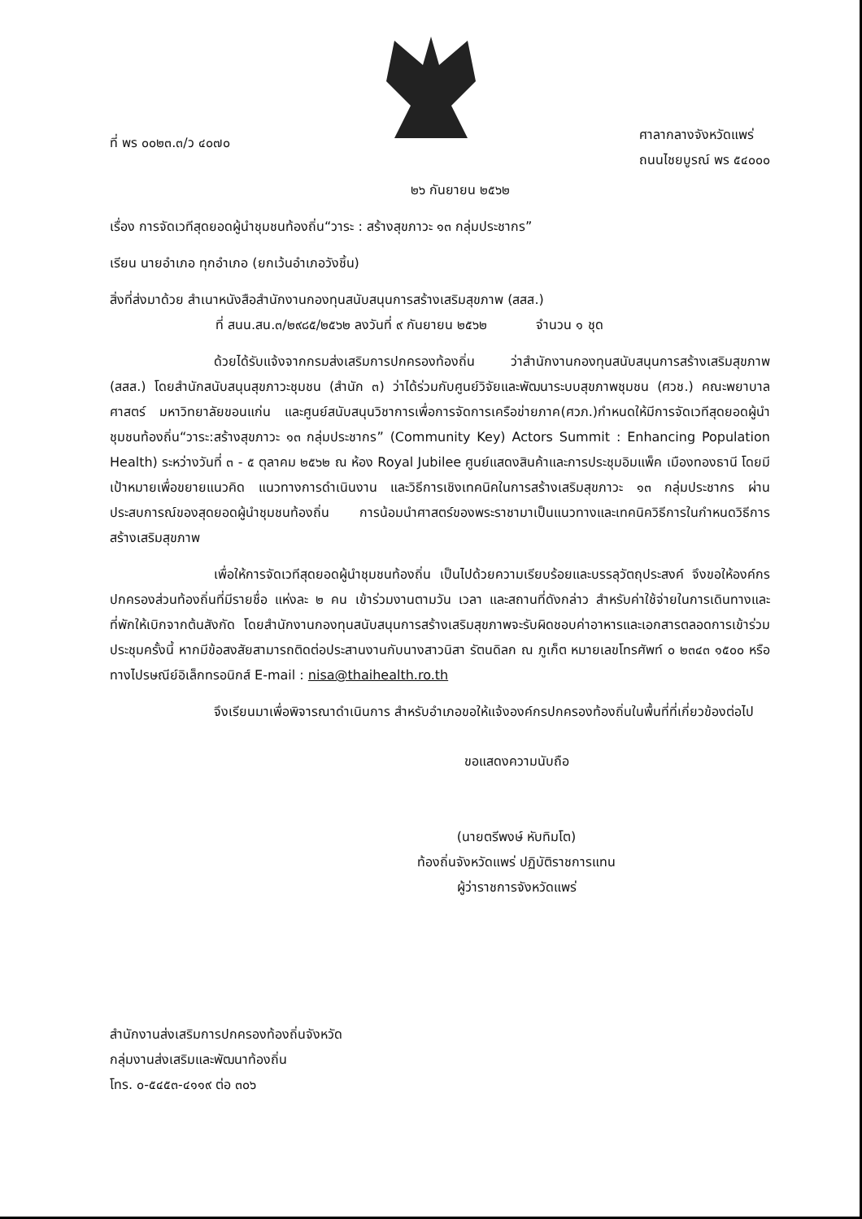ที่ พร ๐๐๒๓.๓/ว ๔๐๗๐
ศาลากลางจังหวัดแพร่
ถนนไชยบูรณ์ พร ๕๔๐๐๐
๒๖ กันยายน ๒๕๖๒
เรื่อง การจัดเวทีสุดยอดผู้นำชุมชนท้องถิ่น“วาระ : สร้างสุขภาวะ ๑๓ กลุ่มประชากร”
เรียน นายอำเภอ ทุกอำเภอ (ยกเว้นอำเภอวังชิ้น)
สิ่งที่ส่งมาด้วย สำเนาหนังสือสำนักงานกองทุนสนับสนุนการสร้างเสริมสุขภาพ (สสส.)
ที่ สนน.สน.๓/๒๙๘๕/๒๕๖๒ ลงวันที่ ๙ กันยายน ๒๕๖๒ จำนวน ๑ ชุด
ด้วยได้รับแจ้งจากกรมส่งเสริมการปกครองท้องถิ่น ว่าสำนักงานกองทุนสนับสนุนการสร้างเสริมสุขภาพ (สสส.) โดยสำนักสนับสนุนสุขภาวะชุมชน (สำนัก ๓) ว่าได้ร่วมกับศูนย์วิจัยและพัฒนาระบบสุขภาพชุมชน (ศวช.) คณะพยาบาลศาสตร์ มหาวิทยาลัยขอนแก่น และศูนย์สนับสนุนวิชาการเพื่อการจัดการเครือข่ายภาค(ศวภ.)กำหนดให้มีการจัดเวทีสุดยอดผู้นำชุมชนท้องถิ่น“วาระ:สร้างสุขภาวะ ๑๓ กลุ่มประชากร” (Community Key) Actors Summit : Enhancing Population Health) ระหว่างวันที่ ๓ - ๕ ตุลาคม ๒๕๖๒ ณ ห้อง Royal Jubilee ศูนย์แสดงสินค้าและการประชุมอิมแพ็ค เมืองทองธานี โดยมีเป้าหมายเพื่อขยายแนวคิด แนวทางการดำเนินงาน และวิธีการเชิงเทคนิคในการสร้างเสริมสุขภาวะ ๑๓ กลุ่มประชากร ผ่านประสบการณ์ของสุดยอดผู้นำชุมชนท้องถิ่น การน้อมนำศาสตร์ของพระราชามาเป็นแนวทางและเทคนิควิธีการในกำหนดวิธีการสร้างเสริมสุขภาพ
เพื่อให้การจัดเวทีสุดยอดผู้นำชุมชนท้องถิ่น เป็นไปด้วยความเรียบร้อยและบรรลุวัตถุประสงค์ จึงขอให้องค์กรปกครองส่วนท้องถิ่นที่มีรายชื่อ แห่งละ ๒ คน เข้าร่วมงานตามวัน เวลา และสถานที่ดังกล่าว สำหรับค่าใช้จ่ายในการเดินทางและที่พักให้เบิกจากต้นสังกัด โดยสำนักงานกองทุนสนับสนุนการสร้างเสริมสุขภาพจะรับผิดชอบค่าอาหารและเอกสารตลอดการเข้าร่วมประชุมครั้งนี้ หากมีข้อสงสัยสามารถติดต่อประสานงานกับนางสาวนิสา รัตนดิลก ณ ภูเก็ต หมายเลขโทรศัพท์ ๐ ๒๓๔๓ ๑๕๐๐ หรือทางไปรษณีย์อิเล็กทรอนิกส์ E-mail : nisa@thaihealth.ro.th
จึงเรียนมาเพื่อพิจารณาดำเนินการ สำหรับอำเภอขอให้แจ้งองค์กรปกครองท้องถิ่นในพื้นที่ที่เกี่ยวข้องต่อไป
ขอแสดงความนับถือ
(นายตรีพงษ์ หับทิมโต)
ท้องถิ่นจังหวัดแพร่ ปฏิบัติราชการแทน
ผู้ว่าราชการจังหวัดแพร่
สำนักงานส่งเสริมการปกครองท้องถิ่นจังหวัด
กลุ่มงานส่งเสริมและพัฒนาท้องถิ่น
โทร. ๐-๕๔๕๓-๔๑๑๙ ต่อ ๓๐๖